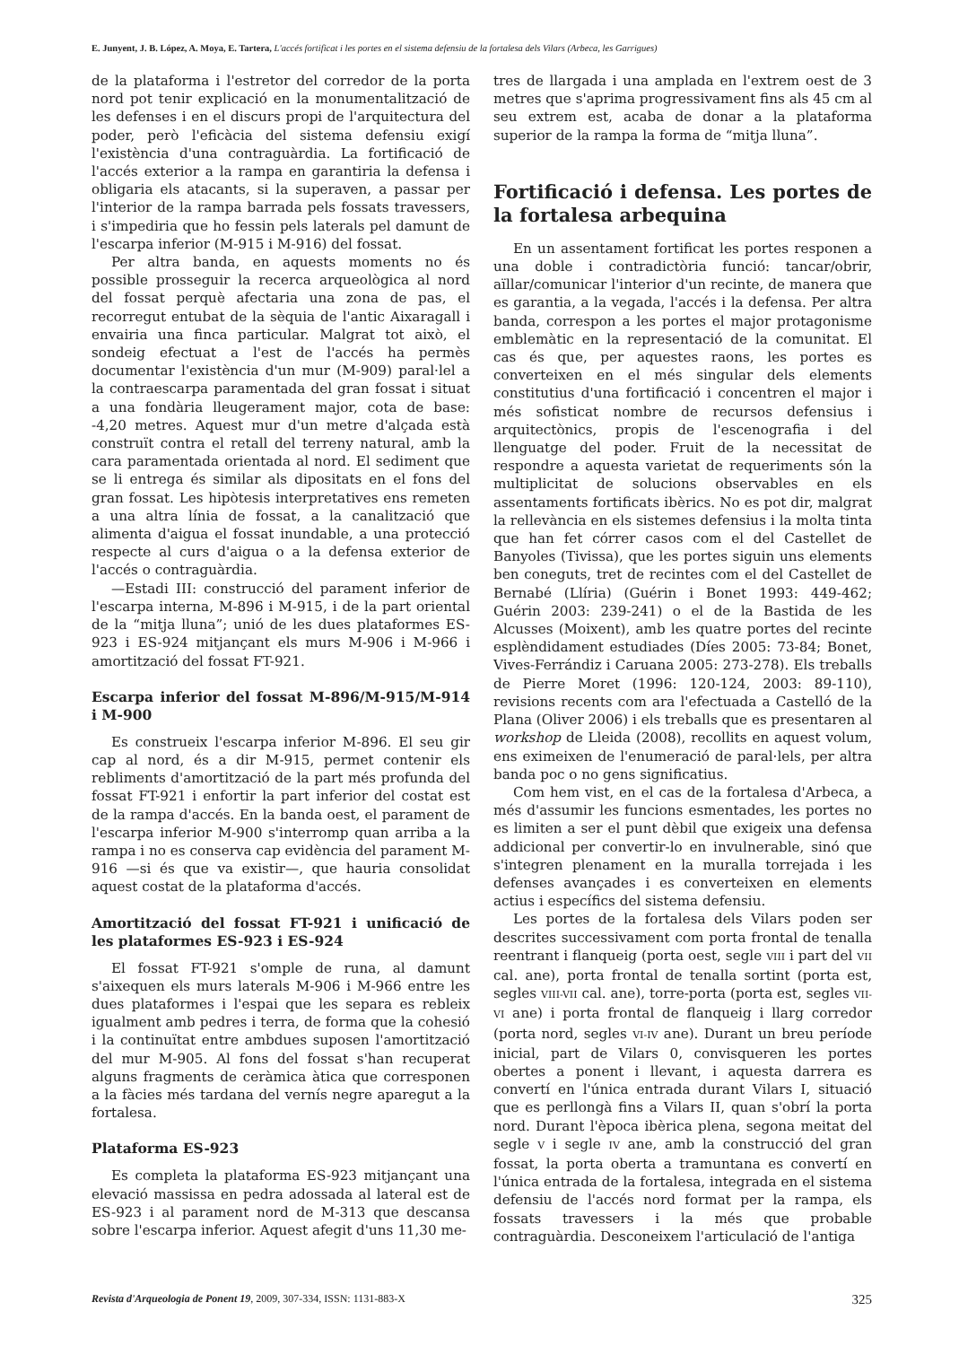E. Junyent, J. B. López, A. Moya, E. Tartera, L'accés fortificat i les portes en el sistema defensiu de la fortalesa dels Vilars (Arbeca, les Garrigues)
de la plataforma i l'estretor del corredor de la porta nord pot tenir explicació en la monumentalització de les defenses i en el discurs propi de l'arquitectura del poder, però l'eficàcia del sistema defensiu exigí l'existència d'una contraguàrdia. La fortificació de l'accés exterior a la rampa en garantiria la defensa i obligaria els atacants, si la superaven, a passar per l'interior de la rampa barrada pels fossats travessers, i s'impediria que ho fessin pels laterals pel damunt de l'escarpa inferior (M-915 i M-916) del fossat.
Per altra banda, en aquests moments no és possible prosseguir la recerca arqueològica al nord del fossat perquè afectaria una zona de pas, el recorregut entubat de la sèquia de l'antic Aixaragall i envairia una finca particular. Malgrat tot això, el sondeig efectuat a l'est de l'accés ha permès documentar l'existència d'un mur (M-909) paral·lel a la contraescarpa paramentada del gran fossat i situat a una fondària lleugerament major, cota de base: -4,20 metres. Aquest mur d'un metre d'alçada està construït contra el retall del terreny natural, amb la cara paramentada orientada al nord. El sediment que se li entrega és similar als dipositats en el fons del gran fossat. Les hipòtesis interpretatives ens remeten a una altra línia de fossat, a la canalització que alimenta d'aigua el fossat inundable, a una protecció respecte al curs d'aigua o a la defensa exterior de l'accés o contraguàrdia.
—Estadi III: construcció del parament inferior de l'escarpa interna, M-896 i M-915, i de la part oriental de la “mitja lluna”; unió de les dues plataformes ES-923 i ES-924 mitjançant els murs M-906 i M-966 i amortització del fossat FT-921.
Escarpa inferior del fossat M-896/M-915/M-914 i M-900
Es construeix l'escarpa inferior M-896. El seu gir cap al nord, és a dir M-915, permet contenir els rebliments d'amortització de la part més profunda del fossat FT-921 i enfortir la part inferior del costat est de la rampa d'accés. En la banda oest, el parament de l'escarpa inferior M-900 s'interromp quan arriba a la rampa i no es conserva cap evidència del parament M-916 —si és que va existir—, que hauria consolidat aquest costat de la plataforma d'accés.
Amortització del fossat FT-921 i unificació de les plataformes ES-923 i ES-924
El fossat FT-921 s'omple de runa, al damunt s'aixequen els murs laterals M-906 i M-966 entre les dues plataformes i l'espai que les separa es rebleix igualment amb pedres i terra, de forma que la cohesió i la continuïtat entre ambdues suposen l'amortització del mur M-905. Al fons del fossat s'han recuperat alguns fragments de ceràmica àtica que corresponen a la fàcies més tardana del vernís negre aparegut a la fortalesa.
Plataforma ES-923
Es completa la plataforma ES-923 mitjançant una elevació massissa en pedra adossada al lateral est de ES-923 i al parament nord de M-313 que descansa sobre l'escarpa inferior. Aquest afegit d'uns 11,30 me-
tres de llargada i una amplada en l'extrem oest de 3 metres que s'aprima progressivament fins als 45 cm al seu extrem est, acaba de donar a la plataforma superior de la rampa la forma de “mitja lluna”.
Fortificació i defensa. Les portes de la fortalesa arbequina
En un assentament fortificat les portes responen a una doble i contradictòria funció: tancar/obrir, aïllar/comunicar l'interior d'un recinte, de manera que es garantia, a la vegada, l'accés i la defensa. Per altra banda, correspon a les portes el major protagonisme emblemàtic en la representació de la comunitat. El cas és que, per aquestes raons, les portes es converteixen en el més singular dels elements constitutius d'una fortificació i concentren el major i més sofisticat nombre de recursos defensius i arquitectònics, propis de l'escenografia i del llenguatge del poder. Fruit de la necessitat de respondre a aquesta varietat de requeriments són la multiplicitat de solucions observables en els assentaments fortificats ibèrics. No es pot dir, malgrat la rellevància en els sistemes defensius i la molta tinta que han fet córrer casos com el del Castellet de Banyoles (Tivissa), que les portes siguin uns elements ben coneguts, tret de recintes com el del Castellet de Bernabé (Llíria) (Guérin i Bonet 1993: 449-462; Guérin 2003: 239-241) o el de la Bastida de les Alcusses (Moixent), amb les quatre portes del recinte esplèndidament estudiades (Díes 2005: 73-84; Bonet, Vives-Ferrándiz i Caruana 2005: 273-278). Els treballs de Pierre Moret (1996: 120-124, 2003: 89-110), revisions recents com ara l'efectuada a Castelló de la Plana (Oliver 2006) i els treballs que es presentaren al workshop de Lleida (2008), recollits en aquest volum, ens eximeixen de l'enumeració de paral·lels, per altra banda poc o no gens significatius.
Com hem vist, en el cas de la fortalesa d'Arbeca, a més d'assumir les funcions esmentades, les portes no es limiten a ser el punt dèbil que exigeix una defensa addicional per convertir-lo en invulnerable, sinó que s'integren plenament en la muralla torrejada i les defenses avançades i es converteixen en elements actius i específics del sistema defensiu.
Les portes de la fortalesa dels Vilars poden ser descrites successivament com porta frontal de tenalla reentrant i flanqueig (porta oest, segle VIII i part del VII cal. ane), porta frontal de tenalla sortint (porta est, segles VIII-VII cal. ane), torre-porta (porta est, segles VII-VI ane) i porta frontal de flanqueig i llarg corredor (porta nord, segles VI-IV ane). Durant un breu període inicial, part de Vilars 0, convisqueren les portes obertes a ponent i llevant, i aquesta darrera es convertí en l'única entrada durant Vilars I, situació que es perllongà fins a Vilars II, quan s'obrí la porta nord. Durant l'època ibèrica plena, segona meitat del segle V i segle IV ane, amb la construcció del gran fossat, la porta oberta a tramuntana es convertí en l'única entrada de la fortalesa, integrada en el sistema defensiu de l'accés nord format per la rampa, els fossats travessers i la més que probable contraguàrdia. Desconeixem l'articulació de l'antiga
Revista d'Arqueologia de Ponent 19, 2009, 307-334, ISSN: 1131-883-X 325